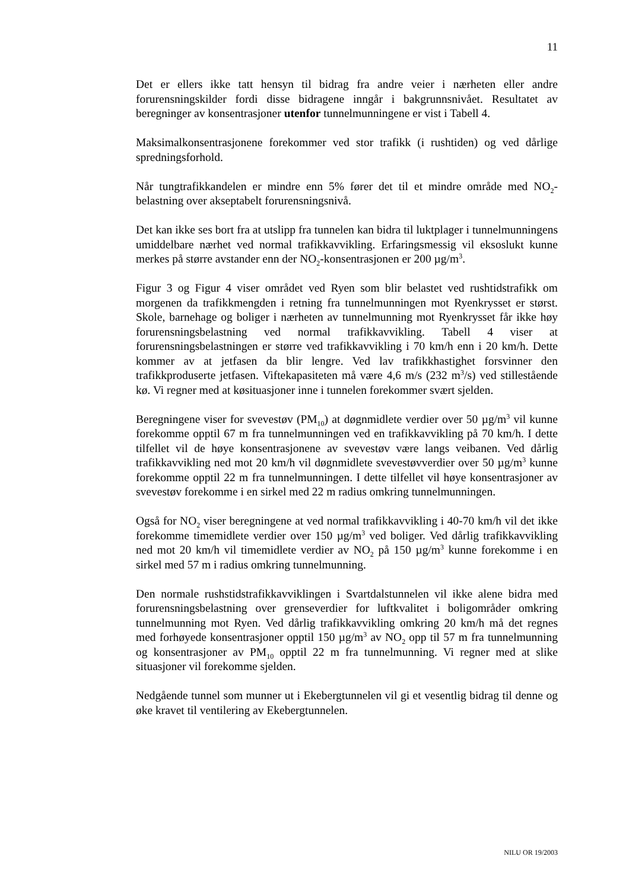11
Det er ellers ikke tatt hensyn til bidrag fra andre veier i nærheten eller andre forurensningskilder fordi disse bidragene inngår i bakgrunnsnivået. Resultatet av beregninger av konsentrasjoner utenfor tunnelmunningene er vist i Tabell 4.
Maksimalkonsentrasjonene forekommer ved stor trafikk (i rushtiden) og ved dårlige spredningsforhold.
Når tungtrafikkandelen er mindre enn 5% fører det til et mindre område med NO<sub>2</sub>-belastning over akseptabelt forurensningsnivå.
Det kan ikke ses bort fra at utslipp fra tunnelen kan bidra til luktplager i tunnel­munningens umiddelbare nærhet ved normal trafikkavvikling. Erfaringsmessig vil eksoslukt kunne merkes på større avstander enn der NO<sub>2</sub>-konsentrasjonen er 200 µg/m<sup>3</sup>.
Figur 3 og Figur 4 viser området ved Ryen som blir belastet ved rushtidstrafikk om morgenen da trafikkmengden i retning fra tunnelmunningen mot Ryenkrysset er størst. Skole, barnehage og boliger i nærheten av tunnelmunning mot Ryenkrysset får ikke høy forurensningsbelastning ved normal trafikkavvikling. Tabell 4 viser at forurensningsbelastningen er større ved trafikkavvikling i 70 km/h enn i 20 km/h. Dette kommer av at jetfasen da blir lengre. Ved lav trafikkhastighet forsvinner den trafikkproduserte jetfasen. Viftekapasiteten må være 4,6 m/s (232 m<sup>3</sup>/s) ved stillestående kø. Vi regner med at køsituasjoner inne i tunnelen forekommer svært sjelden.
Beregningene viser for svevestøv (PM<sub>10</sub>) at døgnmidlete verdier over 50 µg/m<sup>3</sup> vil kunne forekomme opptil 67 m fra tunnelmunningen ved en trafikkavvikling på 70 km/h. I dette tilfellet vil de høye konsentrasjonene av svevestøv være langs veibanen. Ved dårlig trafikkavvikling ned mot 20 km/h vil døgnmidlete svevestøvverdier over 50 µg/m<sup>3</sup> kunne forekomme opptil 22 m fra tunnel­munningen. I dette tilfellet vil høye konsentrasjoner av svevestøv forekomme i en sirkel med 22 m radius omkring tunnelmunningen.
Også for NO<sub>2</sub> viser beregningene at ved normal trafikkavvikling i 40-70 km/h vil det ikke forekomme timemidlete verdier over 150 µg/m<sup>3</sup> ved boliger. Ved dårlig trafikkavvikling ned mot 20 km/h vil timemidlete verdier av NO<sub>2</sub> på 150 µg/m<sup>3</sup> kunne forekomme i en sirkel med 57 m i radius omkring tunnelmunning.
Den normale rushstidstrafikkavviklingen i Svartdalstunnelen vil ikke alene bidra med forurensningsbelastning over grenseverdier for luftkvalitet i boligområder omkring tunnelmunning mot Ryen. Ved dårlig trafikkavvikling omkring 20 km/h må det regnes med forhøyede konsentrasjoner opptil 150 µg/m<sup>3</sup> av NO<sub>2</sub> opp til 57 m fra tunnelmunning og konsentrasjoner av PM<sub>10</sub> opptil 22 m fra tunnelmunning. Vi regner med at slike situasjoner vil forekomme sjelden.
Nedgående tunnel som munner ut i Ekebergtunnelen vil gi et vesentlig bidrag til denne og øke kravet til ventilering av Ekebergtunnelen.
NILU OR 19/2003